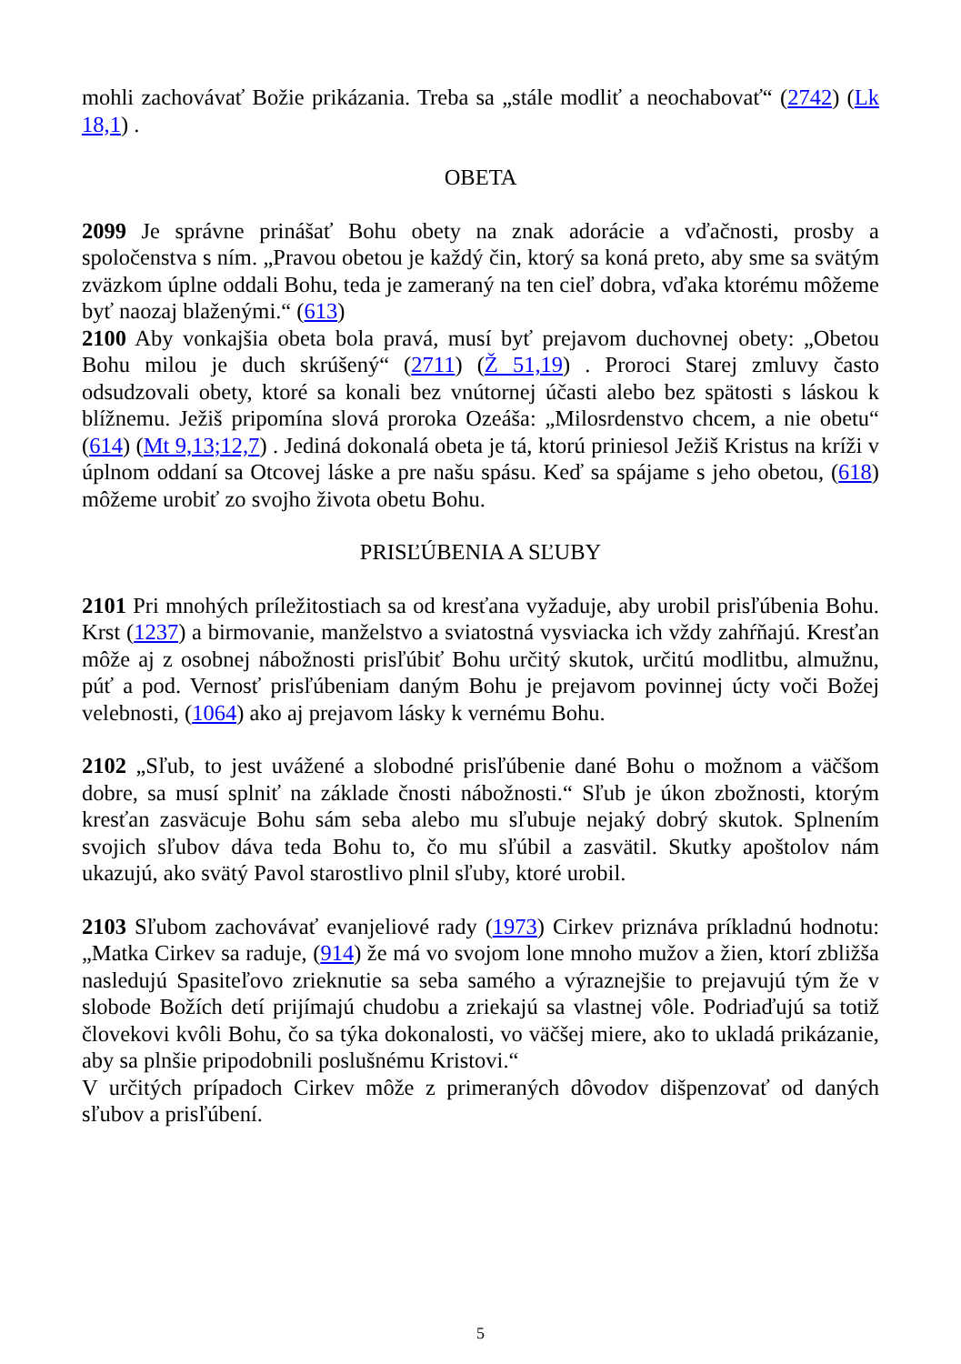mohli zachovávať Božie prikázania. Treba sa „stále modliť a neochabovať“ (2742) (Lk 18,1) .
OBETA
2099 Je správne prinášať Bohu obety na znak adorácie a vďačnosti, prosby a spoločenstva s ním. „Pravou obetou je každý čin, ktorý sa koná preto, aby sme sa svätým zväzkom úplne oddali Bohu, teda je zameraný na ten cieľ dobra, vďaka ktorému môžeme byť naozaj blaženými.“ (613)
2100 Aby vonkajšia obeta bola pravá, musí byť prejavom duchovnej obety: „Obetou Bohu milou je duch skrúšený“ (2711) (Ž 51,19) . Proroci Starej zmluvy často odsudzovali obety, ktoré sa konali bez vnútornej účasti alebo bez spätosti s láskou k blížnemu. Ježiš pripomína slová proroka Ozeáša: „Milosrdenstvo chcem, a nie obetu“ (614) (Mt 9,13;12,7) . Jediná dokonalá obeta je tá, ktorú priniesol Ježiš Kristus na kríži v úplnom oddaní sa Otcovej láske a pre našu spásu. Keď sa spájame s jeho obetou, (618) môžeme urobiť zo svojho života obetu Bohu.
PRISĽÚBENIA A SĽUBY
2101 Pri mnohých príležitostiach sa od kresťana vyžaduje, aby urobil prisľúbenia Bohu. Krst (1237) a birmovanie, manželstvo a sviatostná vysviacka ich vždy zahŕňajú. Kresťan môže aj z osobnej nábožnosti prisľúbiť Bohu určitý skutok, určitú modlitbu, almužnu, púť a pod. Vernosť prisľúbeniam daným Bohu je prejavom povinnej úcty voči Božej velebnosti, (1064) ako aj prejavom lásky k vernému Bohu.
2102 „Sľub, to jest uvážené a slobodné prisľúbenie dané Bohu o možnom a väčšom dobre, sa musí splniť na základe čnosti nábožnosti.“ Sľub je úkon zbožnosti, ktorým kresťan zasväcuje Bohu sám seba alebo mu sľubuje nejaký dobrý skutok. Splnením svojich sľubov dáva teda Bohu to, čo mu sľúbil a zasvätil. Skutky apoštolov nám ukazujú, ako svätý Pavol starostlivo plnil sľuby, ktoré urobil.
2103 Sľubom zachovávať evanjeliové rady (1973) Cirkev priznáva príkladnú hodnotu: „Matka Cirkev sa raduje, (914) že má vo svojom lone mnoho mužov a žien, ktorí zbližša nasledujú Spasiteľovo zrieknutie sa seba samého a výraznejšie to prejavujú tým že v slobode Božích detí prijímajú chudobu a zriekajú sa vlastnej vôle. Podriaďujú sa totiž človekovi kvôli Bohu, čo sa týka dokonalosti, vo väčšej miere, ako to ukladá prikázanie, aby sa plnšie pripodobnili poslušnému Kristovi.“
V určitých prípadoch Cirkev môže z primeraných dôvodov dišpenzovať od daných sľubov a prisľúbení.
5